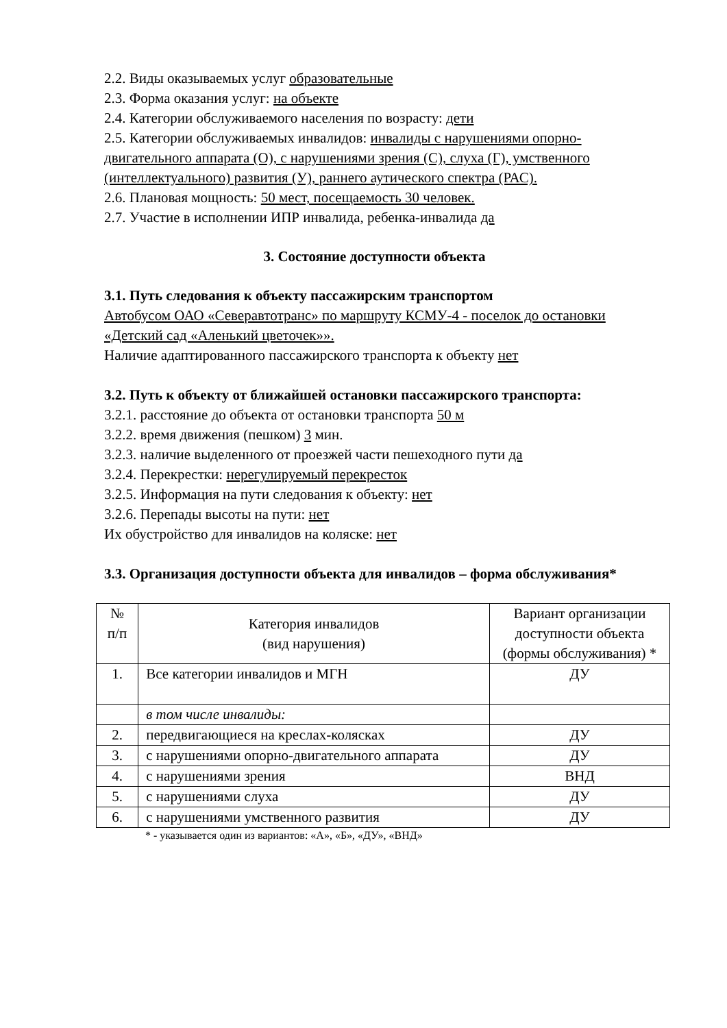2.2. Виды оказываемых услуг образовательные
2.3. Форма оказания услуг: на объекте
2.4. Категории обслуживаемого населения по возрасту: дети
2.5. Категории обслуживаемых инвалидов: инвалиды с нарушениями опорно-двигательного аппарата (О), с нарушениями зрения (С), слуха (Г), умственного (интеллектуального) развития (У), раннего аутического спектра (РАС).
2.6. Плановая мощность: 50 мест, посещаемость 30 человек.
2.7. Участие в исполнении ИПР инвалида, ребенка-инвалида да
3. Состояние доступности объекта
3.1. Путь следования к объекту пассажирским транспортом
Автобусом ОАО «Северавтотранс» по маршруту КСМУ-4 - поселок до остановки «Детский сад «Аленький цветочек»».
Наличие адаптированного пассажирского транспорта к объекту нет
3.2. Путь к объекту от ближайшей остановки пассажирского транспорта:
3.2.1. расстояние до объекта от остановки транспорта 50 м
3.2.2. время движения (пешком) 3 мин.
3.2.3. наличие выделенного от проезжей части пешеходного пути да
3.2.4. Перекрестки: нерегулируемый перекресток
3.2.5. Информация на пути следования к объекту: нет
3.2.6. Перепады высоты на пути: нет
Их обустройство для инвалидов на коляске: нет
3.3. Организация доступности объекта для инвалидов – форма обслуживания*
| № п/п | Категория инвалидов (вид нарушения) | Вариант организации доступности объекта (формы обслуживания) * |
| --- | --- | --- |
| 1. | Все категории инвалидов и МГН | ДУ |
| | в том числе инвалиды: | |
| 2. | передвигающиеся на креслах-колясках | ДУ |
| 3. | с нарушениями опорно-двигательного аппарата | ДУ |
| 4. | с нарушениями зрения | ВНД |
| 5. | с нарушениями слуха | ДУ |
| 6. | с нарушениями умственного развития | ДУ |
* - указывается один из вариантов: «А», «Б», «ДУ», «ВНД»